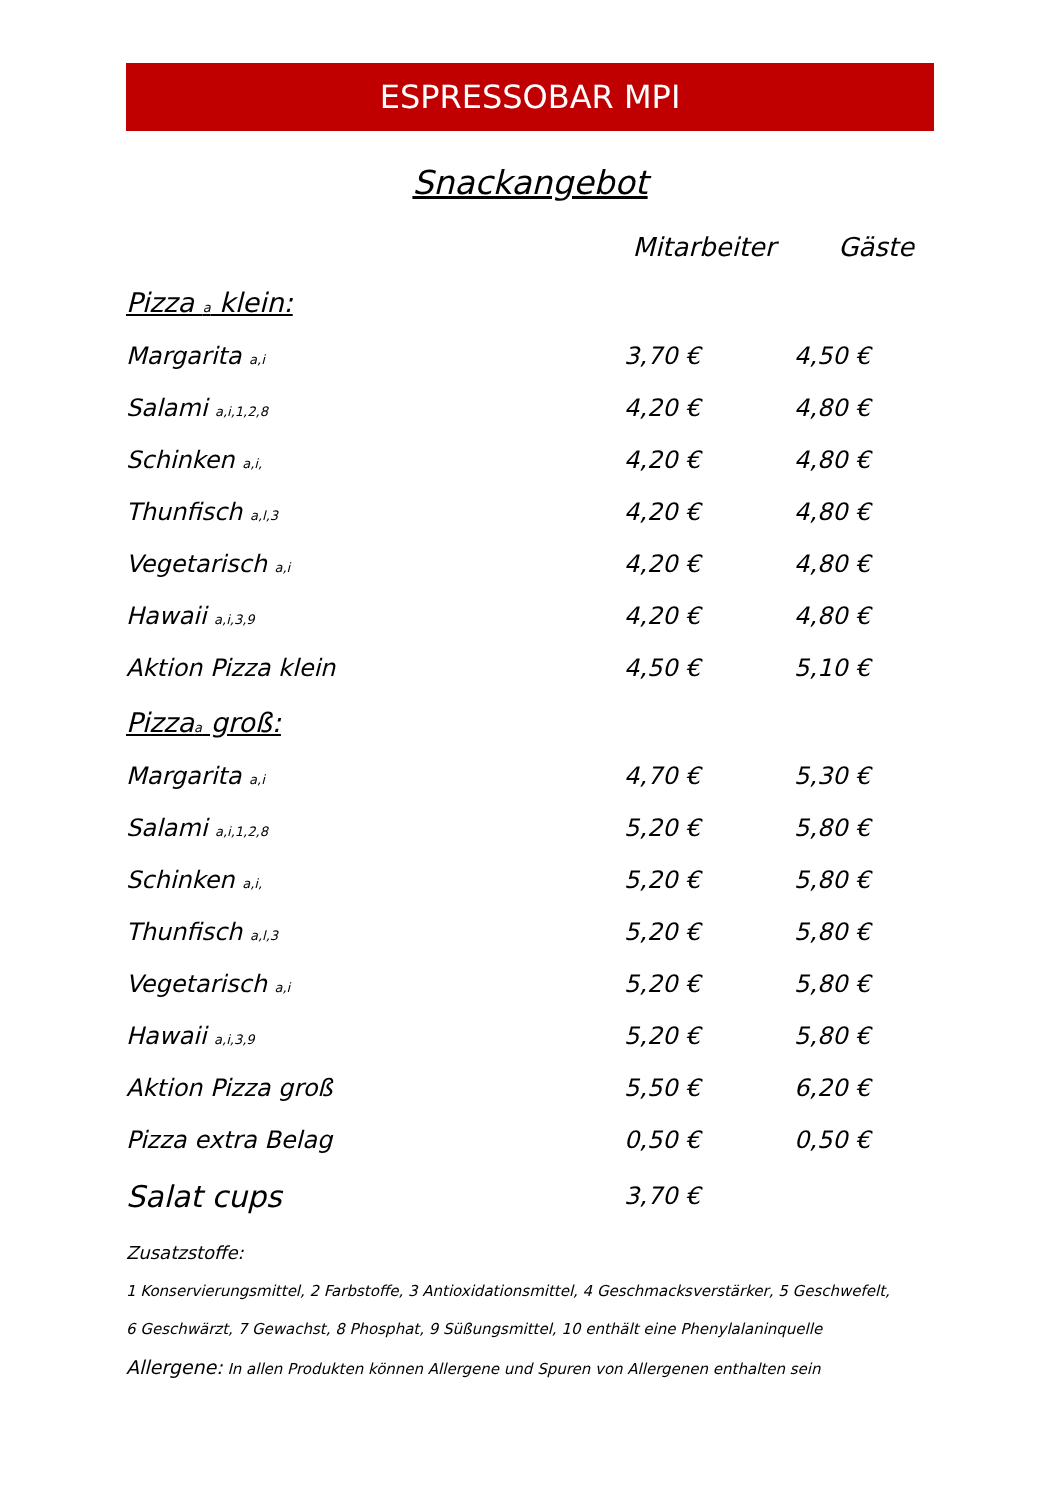ESPRESSOBAR MPI
Snackangebot
| | Mitarbeiter | Gäste |
| --- | --- | --- |
| Pizza <sub>a</sub> klein: | | |
| Margarita <sub>a,i</sub> | 3,70 € | 4,50 € |
| Salami <sub>a,i,1,2,8</sub> | 4,20 € | 4,80 € |
| Schinken <sub>a,i,</sub> | 4,20 € | 4,80 € |
| Thunfisch <sub>a,l,3</sub> | 4,20 € | 4,80 € |
| Vegetarisch <sub>a,i</sub> | 4,20 € | 4,80 € |
| Hawaii <sub>a,i,3,9</sub> | 4,20 € | 4,80 € |
| Aktion Pizza klein | 4,50 € | 5,10 € |
| Pizza<sub>a</sub> groß: | | |
| Margarita <sub>a,i</sub> | 4,70 € | 5,30 € |
| Salami <sub>a,i,1,2,8</sub> | 5,20 € | 5,80 € |
| Schinken <sub>a,i,</sub> | 5,20 € | 5,80 € |
| Thunfisch <sub>a,l,3</sub> | 5,20 € | 5,80 € |
| Vegetarisch <sub>a,i</sub> | 5,20 € | 5,80 € |
| Hawaii <sub>a,i,3,9</sub> | 5,20 € | 5,80 € |
| Aktion Pizza groß | 5,50 € | 6,20 € |
| Pizza extra Belag | 0,50 € | 0,50 € |
| Salat cups | 3,70 € | |
Zusatzstoffe:
1 Konservierungsmittel, 2 Farbstoffe, 3 Antioxidationsmittel, 4 Geschmacksverstärker, 5 Geschwefelt,
6 Geschwärzt, 7 Gewachst, 8 Phosphat, 9 Süßungsmittel, 10 enthält eine Phenylalaninquelle
Allergene: In allen Produkten können Allergene und Spuren von Allergenen enthalten sein